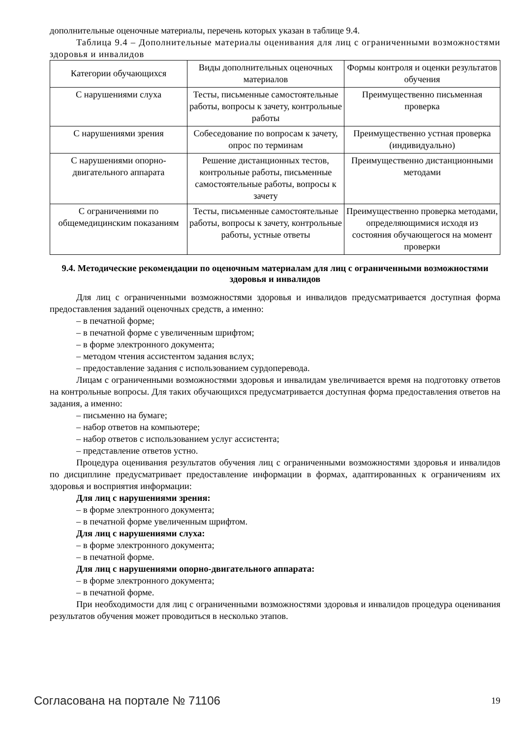дополнительные оценочные материалы, перечень которых указан в таблице 9.4.
Таблица 9.4 – Дополнительные материалы оценивания для лиц с ограниченными возможностями здоровья и инвалидов
| Категории обучающихся | Виды дополнительных оценочных материалов | Формы контроля и оценки результатов обучения |
| С нарушениями слуха | Тесты, письменные самостоятельные работы, вопросы к зачету, контрольные работы | Преимущественно письменная проверка |
| С нарушениями зрения | Собеседование по вопросам к зачету, опрос по терминам | Преимущественно устная проверка (индивидуально) |
| С нарушениями опорно-двигательного аппарата | Решение дистанционных тестов, контрольные работы, письменные самостоятельные работы, вопросы к зачету | Преимущественно дистанционными методами |
| С ограничениями по общемедицинским показаниям | Тесты, письменные самостоятельные работы, вопросы к зачету, контрольные работы, устные ответы | Преимущественно проверка методами, определяющимися исходя из состояния обучающегося на момент проверки |
9.4. Методические рекомендации по оценочным материалам для лиц с ограниченными возможностями здоровья и инвалидов
Для лиц с ограниченными возможностями здоровья и инвалидов предусматривается доступная форма предоставления заданий оценочных средств, а именно:
– в печатной форме;
– в печатной форме с увеличенным шрифтом;
– в форме электронного документа;
– методом чтения ассистентом задания вслух;
– предоставление задания с использованием сурдоперевода.
Лицам с ограниченными возможностями здоровья и инвалидам увеличивается время на подготовку ответов на контрольные вопросы. Для таких обучающихся предусматривается доступная форма предоставления ответов на задания, а именно:
– письменно на бумаге;
– набор ответов на компьютере;
– набор ответов с использованием услуг ассистента;
– представление ответов устно.
Процедура оценивания результатов обучения лиц с ограниченными возможностями здоровья и инвалидов по дисциплине предусматривает предоставление информации в формах, адаптированных к ограничениям их здоровья и восприятия информации:
Для лиц с нарушениями зрения:
– в форме электронного документа;
– в печатной форме увеличенным шрифтом.
Для лиц с нарушениями слуха:
– в форме электронного документа;
– в печатной форме.
Для лиц с нарушениями опорно-двигательного аппарата:
– в форме электронного документа;
– в печатной форме.
При необходимости для лиц с ограниченными возможностями здоровья и инвалидов процедура оценивания результатов обучения может проводиться в несколько этапов.
Согласована на портале № 71106 19